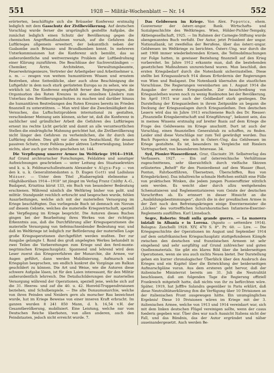551 1928 — Militär-Wochenblatt — Nr. 14 552
erörterten, beschäftigte sich die Brüsseler Konferenz erstmalig lediglich mit dem Gasschutz der Zivilbevölkerung. Auf deutschen Vorschlag wurde ferner die ursprünglich gestellte Aufgabe, die zunächst lediglich einen Schutz der Bevölkerung gegen die chemischen Angriffsmaßnahmen vorsah, auf die Gefahren des Luftkrieges allgemein erweitert, der bekanntlich neben der Gasbombe auch Brisanz- und Brandbomben kennt. In mehreren Unterkommissionen hat die Konferenz sich bemüht, das so außerordentliche und weitverzweigte Problem der Luftbedrohung einer Klärung zuzuführen. Die Beschlüsse der Sachverständigen — Chemiker, Ärzte, Architekten, Verwaltungsbeamte, Feuerwehringenieure, Vertreter der Arbeitgeber und Arbeitnehmer u. a. m. — zeugen von weitem humanitärem Wissen und ernstem Bestreben, ohne Seitenblicke, aber auch ohne Beschönigung die Luftgefahr in dem noch stark gerüsteten Europa so zu sehen, wie sie wirklich ist. Die Konferenz empfiehlt ferner den Regierungen, die Organisation des Roten Kreuzes in den einzelnen Ländern zum Unterbau des Bevölkerungsschutzes zu machen und darüber hinaus die humanitären Bestrebungen des Roten Kreuzes bereits im Frieden finanziell zu unterstützen. — Man wird über die Zweckmäßigkeit des Versuches, das Luftschutzproblem international zu gestalten, verschiedener Meinung sein können, sicher ist, daß die Konferenz in sachlicher und gründlicher Arbeit die Gefahren des Luftkrieges erneut ins rechte Licht gerückt und damit an alle verantwortlichen Stellen die eindringliche Mahnung gerichtet hat, die Zivilbevölkerung nicht länger den Gefahren zu verheimlichen, die ihr durch den Luftkrieg drohen. Dies gilt vor allem von Deutschland, für dessen passiven Schutz, trotz Fehlens jeder aktiven Luftverteidigung, bisher nichts, aber auch gar nichts geschehen ist. 144.
Die Verpflegung unserer Armee im Weltkriege 1914—1918. Auf Grund archivarischer Forschungen, Feldakten und sonstiger Aufzeichnungen geschrieben — unter Leitung des Staatssekretärs und k. u. k. Feldmarschalleutnants Alexander v. Algya-Pap — von den k. u. k. Generalintendanten a. D. Eugen Gotti und Ladislaus Mózser. — Unter dem Titel „Hadseregünk élelmezése a világháborúban 1914—1918“ ist jüngst im Verlag Franz Czáthy A.-G., Budapest, Krisztina körut 133, ein Buch von besonderer Bedeutung erschienen. Während nämlich die Weltkrieg bisher von polit. und militär. Standpunkt reichlich erforscht und besprochen wurde, fehlen Ausarbeitungen, welche sich mit der materiellen Versorgung im Kriege beschäftigten. Das vorliegende Buch ist demnach ein Novum auf diesem Gebiete, welches die materielle Kriegswirtschaft, speziell die Verpflegung im Kriege bespricht. Die Autoren dieses Buches gingen bei der Bearbeitung ihres Werkes von der richtigen Erkenntnis aus, daß die Durchführung aller Kriegsoperationen die materielle Versorgung von tiefeinschneidender Bedeutung war, und daß im Weltkriege ist lediglich zur Beförderung der materiellen Lage große Kriegsoperationen durchgeführt werden mußten. Der zur Ausgabe gelangte I. Band des groß angelegten Werkes behandelt in zwei Teilen die Vorbereitungen zum Kriege und den ferd-monte-negrinischen Kriegsschauplatz. Spannend und lehrend wird dem Leser zuerst das Kriegsverfahren der Monarchie, die Armee, vor Augen geführt, dann werden Mobilisierung, Aufmarsch und Kriegsplan besprochen, um endlich konkret die Vorgänge am Balkan geschildert zu können. Die Art und Weise, wie die Autoren diese schwere Aufgabe lösen, ist für den Laien interessant, für den Militär außerordentlich lehrreich. Die Detailschilderungen der materiellen Versorgung während der Operationen, speziell jene, welche sich auf die 31. Heeres- und auf die 40. u. 42. Honvéd-Truppendivisionen beziehen, sind Schulbeispiele. — Die alte Donaumonarchie, welche von ihren Feinden und Neidern gern als morscher Bau bezeichnet wurde, hat im Kriege Beweise von einer inneren Kraft erbracht. Im ganzen wurden 8 241 850 Mann, d. h. 16,54 v.H. der Gesamtbevölkerung, mobilisiert. Eine Leistung, welche nur vom Deutschen Reiche überboten, von allen anderen, auch den Feindstaaten, jedoch nicht erreicht wurde. 7.
Das Geldwesen im Kriege. Von Alex. Popovics, ehem. Gouverneur der österr.-ungar. Bank. Wirtschafts- und Sozialgeschichte des Weltkrieges. Wien, Hölder-Pichler-Tempsky, Aktiengesellschaft, 1925. — Im Rahmen der Carnegie-Stiftung wurde obengenanntes Buch verfaßt. Der Autor, jetzt Präsident der ungar. Nationalbank, ist zweifellos der Berufene, über das österr.-ungar. Geldwesen im Weltkriege zu berichten. Österr.-Ung. war durch die seit 1908 immer wiederkehrenden Krisen, die Teilmobilmachungen zur Folge hatten, in gewisser Beziehung finanziell auf den Krieg vorbereitet. Im Jahre 1912 erkannte man, daß die bestehenden gesetzlichen Maßnahmen unzureichend waren. Man beschloß, den ersten Kriegsbedarf durch die Notenbank sicherzustellen. Diese stellte bei Kriegsausbruch 914 dieses Erfordernis der Regierungen von Wien und Budapest. Die Notenbank übernahm die staatlichen Vorschüsse. Die Regierungen vereinbarten am 1. August 1914 die Ausgabe der ersten Kriegsanleihe. Zur Ausschreibung von Kriegsanleihen waren noch zu wenig Banknoten bei der Bevölkerung. Im April 1915 war auch der Geldbedarf stark gestiegen. Die Darstellung der Kriegsanleihen in ihrem Zeitpunkte an begann die Deckung der Kriegsauslagen durch Kriegsanleihen. Den deutschen Lesern wird das im Jahre 1913 erschienene Buch des Dr. Riesser: „Finanzielle Kriegsbereitschaft und Kriegführung“, bekannt sein, das in meines Wissens erstmalig auf breiter Basis auf dem Kriege die Frage des Geldwesens im Kriege anschnitt. Dort ist auch der Vorschlag, einen finanziellen Generalstab zu schaffen, zu finden. Leider sind diese Vorschläge nur zum Teil gewürdigt worden. Das Buch Popovics zeigt, wie sich in Österr.-Ung. das Geldwesen im Kriege gestaltete. Es ist, besonders im Vergleiche mit Rieslers Vortragsarbeit, von besonderem Interesse. 34.
Syd, Pionier-Wasserdienst. Graz, Glacisstr. 39. Selbstverlag des Verfassers. 1927. — Ein auf österreichische Verhältnisse zugeschnittenes, sehr übersichtlich durch vielfache Skizzen erläutertes „Behelf“ für den Pionierdienst auf dem Wasser (Boot, Ponton, Fahrbootfähren, Übersetzen, Überschiffen, Bau von Kriegsbrücken). Das inhaltreiche schmale Heftchen enthält eine Fülle von praktischen Winken, die jedem jungen Pionieroffizier nützlich sein werden. Es weicht aber durch allzu weitgehendes Schematisieren und Reglementarisieren vom Geiste der deutschen Vorschriften ab. Es erinnert in dieser Hinsicht an die „Ausbildungsbestimmungen“, durch die in der preußischen Armee in der Zeit nach den Befreiungskriegen einige Exerziermeister die „Lücken“ des vortrefflichen Scharnhorstischen Infanterie-Exerzier-Reglements ausfüllten. Karl Linnebach.
Segre, Roberto: Studi sulla grande guerra. — La manovra iniziali in Albania e in Lorena. (Agosto — settembre 1914). Bologna: Zanchelli 1928. XIV, 470 S. 8°. Pr. 60. — Lire. — Die Kriegsgeschichte der Operationen im August und September 1914 auf dem ostafrikanischen Kriegsschauplatz stattgefundenen Kämpfe zwischen den deutschen und französischen Armeen ist sehr eingehend und sehr sorgfältig auf Grund zahlreicher und guten Quellenmaterials. Sie gibt ein klares Bild über die beiderseitigen Operationen, wenn sie uns auch nichts Neues bietet. Der Darstellung gehen ein kurzer chronologischer Überblick über den Ausbruch des Krieges und ein Kapitel über die Entwicklung der beiderseitigen Aufmarschpläne voran. Aus dem ersteren geht hervor, daß der italienische Ministerrat bereits am 31. Juli die Neutralität beschlossen, daß am folgenden Tage die Regierung offiziell Frankreich mitgeteilt hatte, daß nichts von ihr zu befürchten wäre. Später, 1919, hat Jofffre Salandra gegenüber in Paris erklärt, daß diese Neutralitätserklärung ihm die Verfügung über 10 Divisionen an der italienischen Front ausgewogen hätte. Ein unumgängliches Ergebnis! Diese 10 Divisionen wären im Kriege mit der 3. italienischen Armee, welche von 1913 und 1914 vereinbart war, sich mit dem linken deutschen Flügel vereinigen sollte, wenn der casus foederis gegeben war. Über dies war nach Aussicht Italiens nicht der Fall, und das Bündnis, das der Autor ergründet und näher auseinandergesetzt. Auch werden Be-